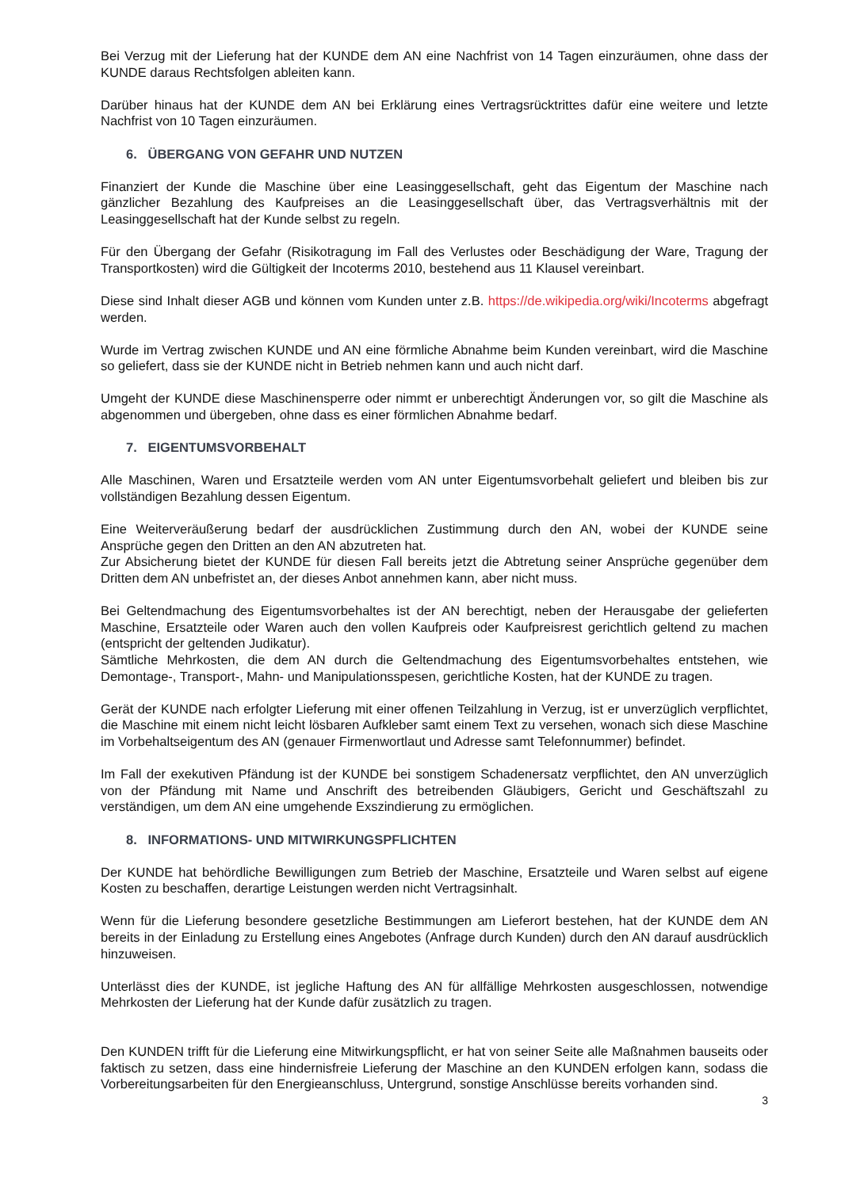Bei Verzug mit der Lieferung hat der KUNDE dem AN eine Nachfrist von 14 Tagen einzuräumen, ohne dass der KUNDE daraus Rechtsfolgen ableiten kann.
Darüber hinaus hat der KUNDE dem AN bei Erklärung eines Vertragsrücktrittes dafür eine weitere und letzte Nachfrist von 10 Tagen einzuräumen.
6. ÜBERGANG VON GEFAHR UND NUTZEN
Finanziert der Kunde die Maschine über eine Leasinggesellschaft, geht das Eigentum der Maschine nach gänzlicher Bezahlung des Kaufpreises an die Leasinggesellschaft über, das Vertragsverhältnis mit der Leasinggesellschaft hat der Kunde selbst zu regeln.
Für den Übergang der Gefahr (Risikotragung im Fall des Verlustes oder Beschädigung der Ware, Tragung der Transportkosten) wird die Gültigkeit der Incoterms 2010, bestehend aus 11 Klausel vereinbart.
Diese sind Inhalt dieser AGB und können vom Kunden unter z.B. https://de.wikipedia.org/wiki/Incoterms abgefragt werden.
Wurde im Vertrag zwischen KUNDE und AN eine förmliche Abnahme beim Kunden vereinbart, wird die Maschine so geliefert, dass sie der KUNDE nicht in Betrieb nehmen kann und auch nicht darf.
Umgeht der KUNDE diese Maschinensperre oder nimmt er unberechtigt Änderungen vor, so gilt die Maschine als abgenommen und übergeben, ohne dass es einer förmlichen Abnahme bedarf.
7. EIGENTUMSVORBEHALT
Alle Maschinen, Waren und Ersatzteile werden vom AN unter Eigentumsvorbehalt geliefert und bleiben bis zur vollständigen Bezahlung dessen Eigentum.
Eine Weiterveräußerung bedarf der ausdrücklichen Zustimmung durch den AN, wobei der KUNDE seine Ansprüche gegen den Dritten an den AN abzutreten hat.
Zur Absicherung bietet der KUNDE für diesen Fall bereits jetzt die Abtretung seiner Ansprüche gegenüber dem Dritten dem AN unbefristet an, der dieses Anbot annehmen kann, aber nicht muss.
Bei Geltendmachung des Eigentumsvorbehaltes ist der AN berechtigt, neben der Herausgabe der gelieferten Maschine, Ersatzteile oder Waren auch den vollen Kaufpreis oder Kaufpreisrest gerichtlich geltend zu machen (entspricht der geltenden Judikatur).
Sämtliche Mehrkosten, die dem AN durch die Geltendmachung des Eigentumsvorbehaltes entstehen, wie Demontage-, Transport-, Mahn- und Manipulationsspesen, gerichtliche Kosten, hat der KUNDE zu tragen.
Gerät der KUNDE nach erfolgter Lieferung mit einer offenen Teilzahlung in Verzug, ist er unverzüglich verpflichtet, die Maschine mit einem nicht leicht lösbaren Aufkleber samt einem Text zu versehen, wonach sich diese Maschine im Vorbehaltseigentum des AN (genauer Firmenwortlaut und Adresse samt Telefonnummer) befindet.
Im Fall der exekutiven Pfändung ist der KUNDE bei sonstigem Schadenersatz verpflichtet, den AN unverzüglich von der Pfändung mit Name und Anschrift des betreibenden Gläubigers, Gericht und Geschäftszahl zu verständigen, um dem AN eine umgehende Exszindierung zu ermöglichen.
8. INFORMATIONS- UND MITWIRKUNGSPFLICHTEN
Der KUNDE hat behördliche Bewilligungen zum Betrieb der Maschine, Ersatzteile und Waren selbst auf eigene Kosten zu beschaffen, derartige Leistungen werden nicht Vertragsinhalt.
Wenn für die Lieferung besondere gesetzliche Bestimmungen am Lieferort bestehen, hat der KUNDE dem AN bereits in der Einladung zu Erstellung eines Angebotes (Anfrage durch Kunden) durch den AN darauf ausdrücklich hinzuweisen.
Unterlässt dies der KUNDE, ist jegliche Haftung des AN für allfällige Mehrkosten ausgeschlossen, notwendige Mehrkosten der Lieferung hat der Kunde dafür zusätzlich zu tragen.
Den KUNDEN trifft für die Lieferung eine Mitwirkungspflicht, er hat von seiner Seite alle Maßnahmen bauseits oder faktisch zu setzen, dass eine hindernisfreie Lieferung der Maschine an den KUNDEN erfolgen kann, sodass die Vorbereitungsarbeiten für den Energieanschluss, Untergrund, sonstige Anschlüsse bereits vorhanden sind.
3